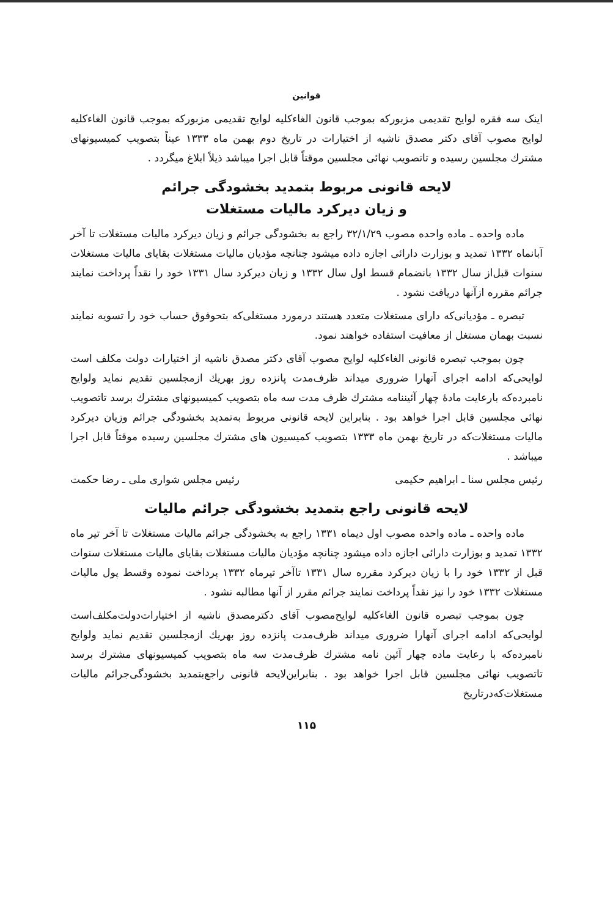قوانین
اینک سه فقره لوایح تقدیمی مزبورکه بموجب قانون الغاءکلیه لوایح تقدیمی مزبورکه بموجب قانون الغاءکلیه لوایح مصوب آقای دکتر مصدق ناشیه از اختیارات در تاریخ دوم بهمن ماه ۱۳۳۳ عیناً بتصویب کمیسیونهای مشترك مجلسین رسیده و تاتصویب نهائی مجلسین موقتاً قابل اجرا میباشد ذیلاً ابلاغ میگردد .
لایحه قانونی مربوط بتمدید بخشودگی جرائم
و زیان دیرکرد مالیات مستغلات
ماده واحده ـ ماده واحده مصوب ۳۲/۱/۲۹ راجع به بخشودگی جرائم و زیان دیرکرد مالیات مستغلات تا آخر آبانماه ۱۳۳۲ تمدید و بوزارت دارائی اجازه داده میشود چنانچه مؤدیان مالیات مستغلات بقایای مالیات مستغلات سنوات قبل‌از سال ۱۳۳۲ بانضمام قسط اول سال ۱۳۳۲ و زیان دیرکرد سال ۱۳۳۱ خود را نقداً پرداخت نمایند جرائم مقرره ازآنها دریافت نشود .
تبصره ـ مؤدیانی‌که دارای مستغلات متعدد هستند درمورد مستغلی‌که بتحوفوق حساب خود را تسویه نمایند نسبت بهمان مستغل از معافیت استفاده خواهند نمود.
چون بموجب تبصره قانونی الغاءکلیه لوایح مصوب آقای دکتر مصدق ناشیه از اختیارات دولت مکلف است لوایحی‌که ادامه اجرای آنهارا ضروری میداند ظرف‌مدت پانزده روز بهریك ازمجلسین تقدیم نماید ولوایح نامبرده‌که بارعایت مادهٔ چهار آئیننامه مشترك ظرف مدت سه ماه بتصویب کمیسیونهای مشترك برسد تاتصویب نهائی مجلسین قابل اجرا خواهد بود . بنابراین لایحه قانونی مربوط به‌تمدید بخشودگی جرائم وزیان دیرکرد مالیات مستغلات‌که در تاریخ بهمن ماه ۱۳۳۳ بتصویب کمیسیون های مشترك مجلسین رسیده موقتاً قابل اجرا میباشد .
رئیس مجلس سنا ـ ابراهیم حکیمی رئیس مجلس شواری ملی ـ رضا حکمت
لایحه قانونی راجع بتمدید بخشودگی جرائم مالیات
ماده واحده ـ ماده واحده مصوب اول دیماه ۱۳۳۱ راجع به بخشودگی جرائم مالیات مستغلات تا آخر تیر ماه ۱۳۳۲ تمدید و بوزارت دارائی اجازه داده میشود چنانچه مؤدیان مالیات مستغلات بقایای مالیات مستغلات سنوات قبل از ۱۳۳۲ خود را با زیان دیرکرد مقرره سال ۱۳۳۱ تاآخر تیرماه ۱۳۳۲ پرداخت نموده وقسط پول مالیات مستغلات ۱۳۳۲ خود را نیز نقداً پرداخت نمایند جرائم مقرر از آنها مطالبه نشود .
چون بموجب تبصره قانون الغاءکلیه لوایح‌مصوب آقای دکترمصدق ناشیه از اختیارات‌دولت‌مکلف‌است لوایحی‌که ادامه اجرای آنهارا ضروری میداند ظرف‌مدت پانزده روز بهریك ازمجلسین تقدیم نماید ولوایح نامبرده‌که با رعایت ماده چهار آئین نامه مشترك ظرف‌مدت سه ماه بتصویب کمیسیونهای مشترك برسد تاتصویب نهائی مجلسین قابل اجرا خواهد بود . بنابراین‌لایحه قانونی راجع‌بتمدید بخشودگی‌جرائم مالیات مستغلات‌که‌در‌تاریخ
۱۱۵